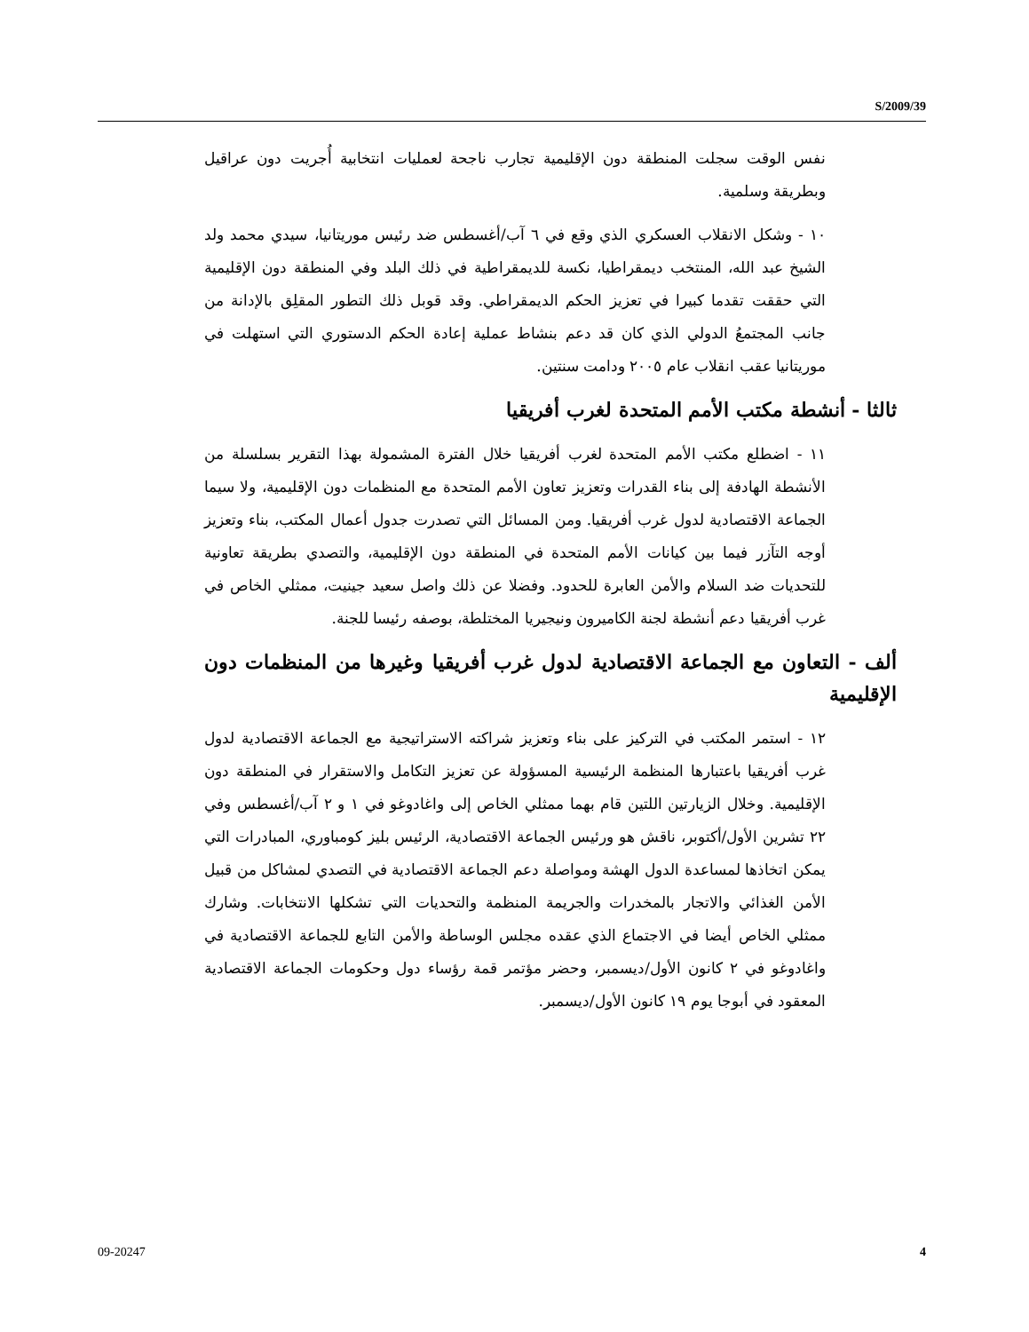S/2009/39
نفس الوقت سجلت المنطقة دون الإقليمية تجارب ناجحة لعمليات انتخابية أُجريت دون عراقيل وبطريقة وسلمية.
١٠ - وشكل الانقلاب العسكري الذي وقع في ٦ آب/أغسطس ضد رئيس موريتانيا، سيدي محمد ولد الشيخ عبد الله، المنتخب ديمقراطيا، نكسة للديمقراطية في ذلك البلد وفي المنطقة دون الإقليمية التي حققت تقدما كبيرا في تعزيز الحكم الديمقراطي. وقد قوبل ذلك التطور المقلِق بالإدانة من جانب المجتمعُ الدولي الذي كان قد دعم بنشاط عملية إعادة الحكم الدستوري التي استهلت في موريتانيا عقب انقلاب عام ٢٠٠٥ ودامت سنتين.
ثالثا - أنشطة مكتب الأمم المتحدة لغرب أفريقيا
١١ - اضطلع مكتب الأمم المتحدة لغرب أفريقيا خلال الفترة المشمولة بهذا التقرير بسلسلة من الأنشطة الهادفة إلى بناء القدرات وتعزيز تعاون الأمم المتحدة مع المنظمات دون الإقليمية، ولا سيما الجماعة الاقتصادية لدول غرب أفريقيا. ومن المسائل التي تصدرت جدول أعمال المكتب، بناء وتعزيز أوجه التآزر فيما بين كيانات الأمم المتحدة في المنطقة دون الإقليمية، والتصدي بطريقة تعاونية للتحديات ضد السلام والأمن العابرة للحدود. وفضلا عن ذلك واصل سعيد جينيت، ممثلي الخاص في غرب أفريقيا دعم أنشطة لجنة الكاميرون ونيجيريا المختلطة، بوصفه رئيسا للجنة.
ألف - التعاون مع الجماعة الاقتصادية لدول غرب أفريقيا وغيرها من المنظمات دون الإقليمية
١٢ - استمر المكتب في التركيز على بناء وتعزيز شراكته الاستراتيجية مع الجماعة الاقتصادية لدول غرب أفريقيا باعتبارها المنظمة الرئيسية المسؤولة عن تعزيز التكامل والاستقرار في المنطقة دون الإقليمية. وخلال الزيارتين اللتين قام بهما ممثلي الخاص إلى واغادوغو في ١ و ٢ آب/أغسطس وفي ٢٢ تشرين الأول/أكتوبر، ناقش هو ورئيس الجماعة الاقتصادية، الرئيس بليز كومباوري، المبادرات التي يمكن اتخاذها لمساعدة الدول الهشة ومواصلة دعم الجماعة الاقتصادية في التصدي لمشاكل من قبيل الأمن الغذائي والاتجار بالمخدرات والجريمة المنظمة والتحديات التي تشكلها الانتخابات. وشارك ممثلي الخاص أيضا في الاجتماع الذي عقده مجلس الوساطة والأمن التابع للجماعة الاقتصادية في واغادوغو في ٢ كانون الأول/ديسمبر، وحضر مؤتمر قمة رؤساء دول وحكومات الجماعة الاقتصادية المعقود في أبوجا يوم ١٩ كانون الأول/ديسمبر.
09-20247 4